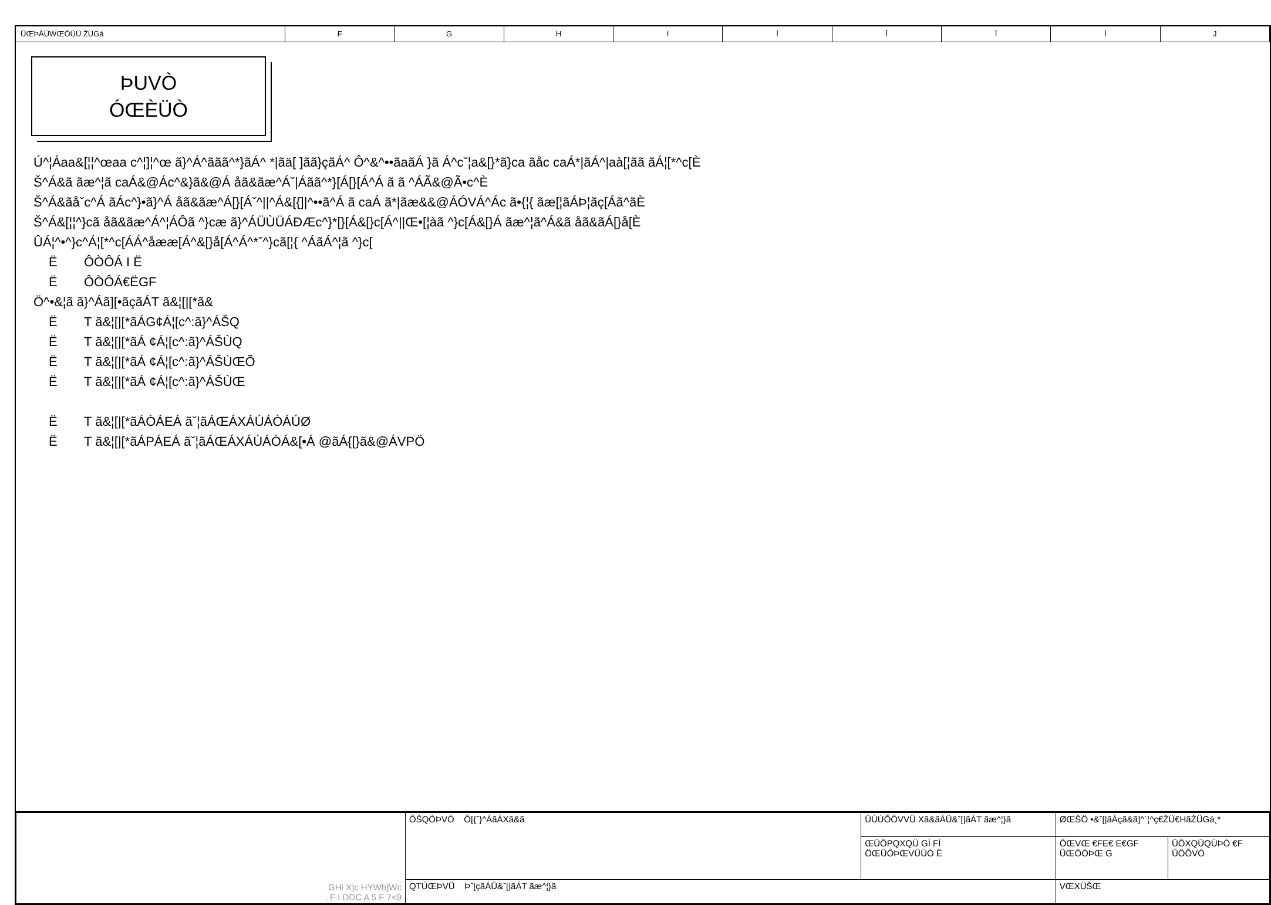ÜŒÞÂÜWŒÖÜÜ ŽÜGá F G H I Í Î Ï Ì J
ÞUVÒ
ÓŒÈÜÒ
Ú^¦Áaa&[¦¦^œaa c^¦]¦^œ ã}^Á^ããã^*}ãÁ^ *|ãä[ ]ãã}çãÁ^ Ô^&^••ãaãÁ }ã Á^cˇ¦a&[}*ã}ca ãåc caÁ*|ãÁ^|aà[¦ãã ãÁ¦[*^c[È
Š^Á&ã ãæ^¦ã caÁ&@Ác^&}ã&@Á åã&ãæ^Áˇ|Áãã^*}[Á[}[Á^Á ã ã ^ÁÃ&@Ã•c^È
Š^Á&ãåˇc^Á ãÁc^}•ã}^Á åã&ãæ^Á[}[Áˇ^||^Á&[{]|^••ã^Á ã caÁ ã*|ãæ&&@ÁÓVÁ^Ác ã•{¦{ ãæ[¦ãÁÞ¦ãç[Áã^ãÈ
Š^Á&[¦¦^}cã åã&ãæ^Á^¦ÁÔã ^}cæ ã}^ÁÜÙÜÁÐÆc^}*[}[Á&[}c[Á^||Œ•[¦àã ^}c[Á&[}Á ãæ^¦ã^Á&ã åã&ãÁ[}å[È
ÛÁ¦^•^}c^Á¦[*^c[ÁÁ^åææ[Á^&[}å[Á^Á^*ˇ^}cã[¦{ ^ÁãÁ^¦ã ^}c[
Ë ÔÒÔÁ I Ë
Ë ÔÒÔÁ€ËGF
Ö^•&¦ã ã}^Áã][•ãçãÁT ã&¦[|[*ã&
Ë T ã&¦[|[*ãÁG¢Á¦[c^:ã}^ÁŠQ
Ë T ã&¦[|[*ãÁ ¢Á¦[c^:ã}^ÁŠÙQ
Ë T ã&¦[|[*ãÁ ¢Á¦[c^:ã}^ÁŠÙŒÕ
Ë T ã&¦[|[*ãÁ ¢Á¦[c^:ã}^ÁŠÙŒ
Ë T ã&¦[|[*ãÁÒÁEÁ ãˇ¦ãÁŒÁXÁÚÁÒÁÚØ
Ë T ã&¦[|[*ãÁPÁEÁ ãˇ¦ãÁŒÁXÁÚÁÒÁ&[•Á @ãÁ{[}ã&@ÁVPÖ
| GHi X]c HYWb]Wc ; F I DDC A 5 F 7<9 | ÔŠQÒÞVÒ Ô[{ˇ}^ÁãÁXã&ã | ÜÙÚÕÖVVÜ Xã&ãÁÜ&ˇ[/ãÁT ãæ^¦}ã | ØŒŠÖ •&ˇ[/ãÁçã&ã]^´¦^ç€ŽÜ€HãŽÜGá¸* | |
| | | ŒÜÔPQXQÜ GÍ FÍ ÖŒÜÔÞŒVÜÜÒ Ë | ÔŒVŒ €FE€ E€GF ÜŒÖÓÞŒ G | ÜÔXQÜQÜÞÒ €F ÜÔÕVÒ |
| | QTÚŒÞVÜ Þˇ[çãÁÜ&ˇ[/ãÁT ãæ^¦}ã | | VŒXÜŠŒ | |